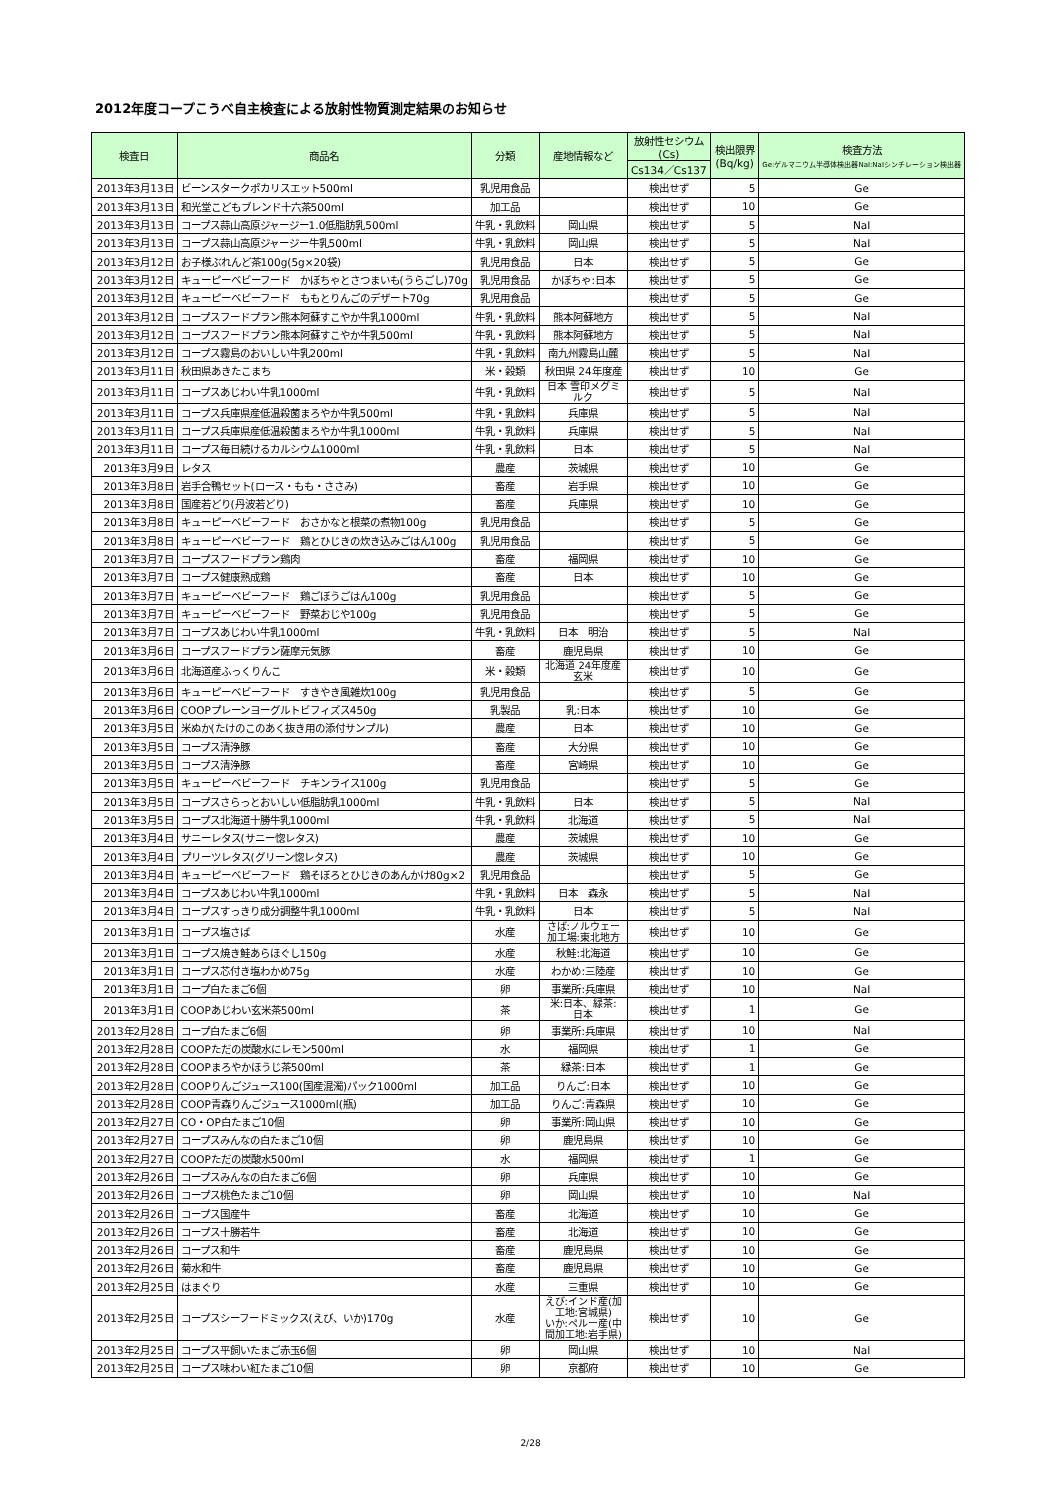2012年度コープこうべ自主検査による放射性物質測定結果のお知らせ
| 検査日 | 商品名 | 分類 | 産地情報など | 放射性セシウム (Cs) | 検出限界 (Bq/kg) | 検査方法 Ge:ゲルマニウム半導体検出器NaI:NaIシンチレーション検出器 |
| --- | --- | --- | --- | --- | --- | --- |
| | | | | Cs134／Cs137 | | |
| 2013年3月13日 | ビーンスタークポカリスエット500ml | 乳児用食品 | | 検出せず | 5 | Ge |
| 2013年3月13日 | 和光堂こどもブレンド十六茶500ml | 加工品 | | 検出せず | 10 | Ge |
| 2013年3月13日 | コープス蒜山高原ジャージー1.0低脂肪乳500ml | 牛乳・乳飲料 | 岡山県 | 検出せず | 5 | NaI |
| 2013年3月13日 | コープス蒜山高原ジャージー牛乳500ml | 牛乳・乳飲料 | 岡山県 | 検出せず | 5 | NaI |
| 2013年3月12日 | お子様ぶれんど茶100g(5g×20袋) | 乳児用食品 | 日本 | 検出せず | 5 | Ge |
| 2013年3月12日 | キューピーベビーフード かぼちゃとさつまいも(うらごし)70g | 乳児用食品 | かぼちゃ:日本 | 検出せず | 5 | Ge |
| 2013年3月12日 | キューピーベビーフード ももとりんごのデザート70g | 乳児用食品 | | 検出せず | 5 | Ge |
| 2013年3月12日 | コープスフードプラン熊本阿蘇すこやか牛乳1000ml | 牛乳・乳飲料 | 熊本阿蘇地方 | 検出せず | 5 | NaI |
| 2013年3月12日 | コープスフードプラン熊本阿蘇すこやか牛乳500ml | 牛乳・乳飲料 | 熊本阿蘇地方 | 検出せず | 5 | NaI |
| 2013年3月12日 | コープス霧島のおいしい牛乳200ml | 牛乳・乳飲料 | 南九州霧島山麓 | 検出せず | 5 | NaI |
| 2013年3月11日 | 秋田県あきたこまち | 米・穀類 | 秋田県 24年度産 | 検出せず | 10 | Ge |
| 2013年3月11日 | コープスあじわい牛乳1000ml | 牛乳・乳飲料 | 日本 雪印メグミルク | 検出せず | 5 | NaI |
| 2013年3月11日 | コープス兵庫県産低温殺菌まろやか牛乳500ml | 牛乳・乳飲料 | 兵庫県 | 検出せず | 5 | NaI |
| 2013年3月11日 | コープス兵庫県産低温殺菌まろやか牛乳1000ml | 牛乳・乳飲料 | 兵庫県 | 検出せず | 5 | NaI |
| 2013年3月11日 | コープス毎日続けるカルシウム1000ml | 牛乳・乳飲料 | 日本 | 検出せず | 5 | NaI |
| 2013年3月9日 | レタス | 農産 | 茨城県 | 検出せず | 10 | Ge |
| 2013年3月8日 | 岩手合鴨セット(ロース・もも・ささみ) | 畜産 | 岩手県 | 検出せず | 10 | Ge |
| 2013年3月8日 | 国産若どり(丹波若どり) | 畜産 | 兵庫県 | 検出せず | 10 | Ge |
| 2013年3月8日 | キューピーベビーフード おさかなと根菜の煮物100g | 乳児用食品 | | 検出せず | 5 | Ge |
| 2013年3月8日 | キューピーベビーフード 鶏とひじきの炊き込みごはん100g | 乳児用食品 | | 検出せず | 5 | Ge |
| 2013年3月7日 | コープスフードプラン鶏肉 | 畜産 | 福岡県 | 検出せず | 10 | Ge |
| 2013年3月7日 | コープス健康熟成鶏 | 畜産 | 日本 | 検出せず | 10 | Ge |
| 2013年3月7日 | キューピーベビーフード 鶏ごぼうごはん100g | 乳児用食品 | | 検出せず | 5 | Ge |
| 2013年3月7日 | キューピーベビーフード 野菜おじや100g | 乳児用食品 | | 検出せず | 5 | Ge |
| 2013年3月7日 | コープスあじわい牛乳1000ml | 牛乳・乳飲料 | 日本 明治 | 検出せず | 5 | NaI |
| 2013年3月6日 | コープスフードプラン薩摩元気豚 | 畜産 | 鹿児島県 | 検出せず | 10 | Ge |
| 2013年3月6日 | 北海道産ふっくりんこ | 米・穀類 | 北海道 24年度産玄米 | 検出せず | 10 | Ge |
| 2013年3月6日 | キューピーベビーフード すきやき風雑炊100g | 乳児用食品 | | 検出せず | 5 | Ge |
| 2013年3月6日 | COOPプレーンヨーグルトビフィズス450g | 乳製品 | 乳:日本 | 検出せず | 10 | Ge |
| 2013年3月5日 | 米ぬか(たけのこのあく抜き用の添付サンプル) | 農産 | 日本 | 検出せず | 10 | Ge |
| 2013年3月5日 | コープス清浄豚 | 畜産 | 大分県 | 検出せず | 10 | Ge |
| 2013年3月5日 | コープス清浄豚 | 畜産 | 宮崎県 | 検出せず | 10 | Ge |
| 2013年3月5日 | キューピーベビーフード チキンライス100g | 乳児用食品 | | 検出せず | 5 | Ge |
| 2013年3月5日 | コープスさらっとおいしい低脂肪乳1000ml | 牛乳・乳飲料 | 日本 | 検出せず | 5 | NaI |
| 2013年3月5日 | コープス北海道十勝牛乳1000ml | 牛乳・乳飲料 | 北海道 | 検出せず | 5 | NaI |
| 2013年3月4日 | サニーレタス(サニー惚レタス) | 農産 | 茨城県 | 検出せず | 10 | Ge |
| 2013年3月4日 | プリーツレタス(グリーン惚レタス) | 農産 | 茨城県 | 検出せず | 10 | Ge |
| 2013年3月4日 | キューピーベビーフード 鶏そぼろとひじきのあんかけ80g×2 | 乳児用食品 | | 検出せず | 5 | Ge |
| 2013年3月4日 | コープスあじわい牛乳1000ml | 牛乳・乳飲料 | 日本 森永 | 検出せず | 5 | NaI |
| 2013年3月4日 | コープスすっきり成分調整牛乳1000ml | 牛乳・乳飲料 | 日本 | 検出せず | 5 | NaI |
| 2013年3月1日 | コープス塩さば | 水産 | さば:ノルウェー 加工場:東北地方 | 検出せず | 10 | Ge |
| 2013年3月1日 | コープス焼き鮭あらほぐし150g | 水産 | 秋鮭:北海道 | 検出せず | 10 | Ge |
| 2013年3月1日 | コープス芯付き塩わかめ75g | 水産 | わかめ:三陸産 | 検出せず | 10 | Ge |
| 2013年3月1日 | コープ白たまご6個 | 卵 | 事業所:兵庫県 | 検出せず | 10 | NaI |
| 2013年3月1日 | COOPあじわい玄米茶500ml | 茶 | 米:日本、緑茶: 日本 | 検出せず | 1 | Ge |
| 2013年2月28日 | コープ白たまご6個 | 卵 | 事業所:兵庫県 | 検出せず | 10 | NaI |
| 2013年2月28日 | COOPただの炭酸水にレモン500ml | 水 | 福岡県 | 検出せず | 1 | Ge |
| 2013年2月28日 | COOPまろやかほうじ茶500ml | 茶 | 緑茶:日本 | 検出せず | 1 | Ge |
| 2013年2月28日 | COOPりんごジュース100(国産混濁)パック1000ml | 加工品 | りんご:日本 | 検出せず | 10 | Ge |
| 2013年2月28日 | COOP青森りんごジュース1000ml(瓶) | 加工品 | りんご:青森県 | 検出せず | 10 | Ge |
| 2013年2月27日 | CO・OP白たまご10個 | 卵 | 事業所:岡山県 | 検出せず | 10 | Ge |
| 2013年2月27日 | コープスみんなの白たまご10個 | 卵 | 鹿児島県 | 検出せず | 10 | Ge |
| 2013年2月27日 | COOPただの炭酸水500ml | 水 | 福岡県 | 検出せず | 1 | Ge |
| 2013年2月26日 | コープスみんなの白たまご6個 | 卵 | 兵庫県 | 検出せず | 10 | Ge |
| 2013年2月26日 | コープス桃色たまご10個 | 卵 | 岡山県 | 検出せず | 10 | NaI |
| 2013年2月26日 | コープス国産牛 | 畜産 | 北海道 | 検出せず | 10 | Ge |
| 2013年2月26日 | コープス十勝若牛 | 畜産 | 北海道 | 検出せず | 10 | Ge |
| 2013年2月26日 | コープス和牛 | 畜産 | 鹿児島県 | 検出せず | 10 | Ge |
| 2013年2月26日 | 菊水和牛 | 畜産 | 鹿児島県 | 検出せず | 10 | Ge |
| 2013年2月25日 | はまぐり | 水産 | 三重県 | 検出せず | 10 | Ge |
| 2013年2月25日 | コープスシーフードミックス(えび、いか)170g | 水産 | えび:インド産(加工地:宮城県) いか:ペルー産(中間加工地:岩手県) | 検出せず | 10 | Ge |
| 2013年2月25日 | コープス平飼いたまご赤玉6個 | 卵 | 岡山県 | 検出せず | 10 | NaI |
| 2013年2月25日 | コープス味わい紅たまご10個 | 卵 | 京都府 | 検出せず | 10 | Ge |
2/28